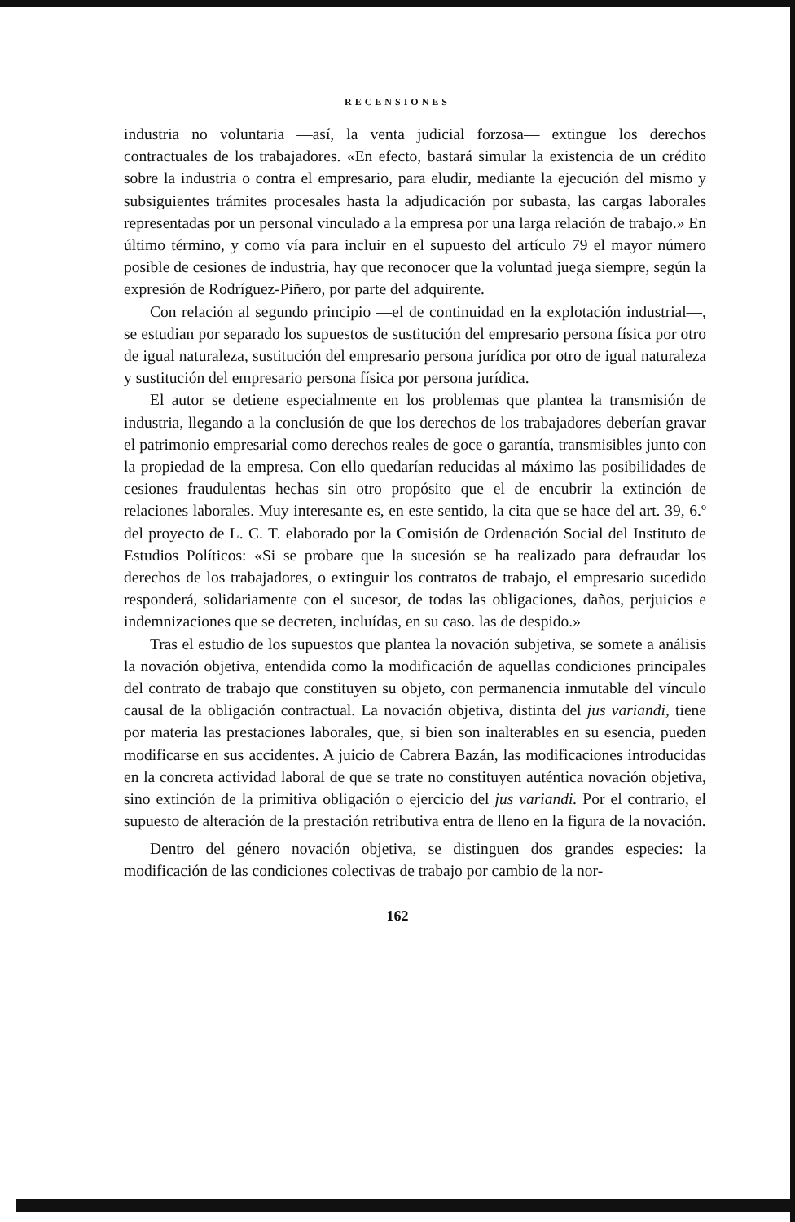RECENSIONES
industria no voluntaria —así, la venta judicial forzosa— extingue los derechos contractuales de los trabajadores. «En efecto, bastará simular la existencia de un crédito sobre la industria o contra el empresario, para eludir, mediante la ejecución del mismo y subsiguientes trámites procesales hasta la adjudicación por subasta, las cargas laborales representadas por un personal vinculado a la empresa por una larga relación de trabajo.» En último término, y como vía para incluir en el supuesto del artículo 79 el mayor número posible de cesiones de industria, hay que reconocer que la voluntad juega siempre, según la expresión de Rodríguez-Piñero, por parte del adquirente.
Con relación al segundo principio —el de continuidad en la explotación industrial—, se estudian por separado los supuestos de sustitución del empresario persona física por otro de igual naturaleza, sustitución del empresario persona jurídica por otro de igual naturaleza y sustitución del empresario persona física por persona jurídica.
El autor se detiene especialmente en los problemas que plantea la transmisión de industria, llegando a la conclusión de que los derechos de los trabajadores deberían gravar el patrimonio empresarial como derechos reales de goce o garantía, transmisibles junto con la propiedad de la empresa. Con ello quedarían reducidas al máximo las posibilidades de cesiones fraudulentas hechas sin otro propósito que el de encubrir la extinción de relaciones laborales. Muy interesante es, en este sentido, la cita que se hace del art. 39, 6.º del proyecto de L. C. T. elaborado por la Comisión de Ordenación Social del Instituto de Estudios Políticos: «Si se probare que la sucesión se ha realizado para defraudar los derechos de los trabajadores, o extinguir los contratos de trabajo, el empresario sucedido responderá, solidariamente con el sucesor, de todas las obligaciones, daños, perjuicios e indemnizaciones que se decreten, incluídas, en su caso. las de despido.»
Tras el estudio de los supuestos que plantea la novación subjetiva, se somete a análisis la novación objetiva, entendida como la modificación de aquellas condiciones principales del contrato de trabajo que constituyen su objeto, con permanencia inmutable del vínculo causal de la obligación contractual. La novación objetiva, distinta del jus variandi, tiene por materia las prestaciones laborales, que, si bien son inalterables en su esencia, pueden modificarse en sus accidentes. A juicio de Cabrera Bazán, las modificaciones introducidas en la concreta actividad laboral de que se trate no constituyen auténtica novación objetiva, sino extinción de la primitiva obligación o ejercicio del jus variandi. Por el contrario, el supuesto de alteración de la prestación retributiva entra de lleno en la figura de la novación.
Dentro del género novación objetiva, se distinguen dos grandes especies: la modificación de las condiciones colectivas de trabajo por cambio de la nor-
162